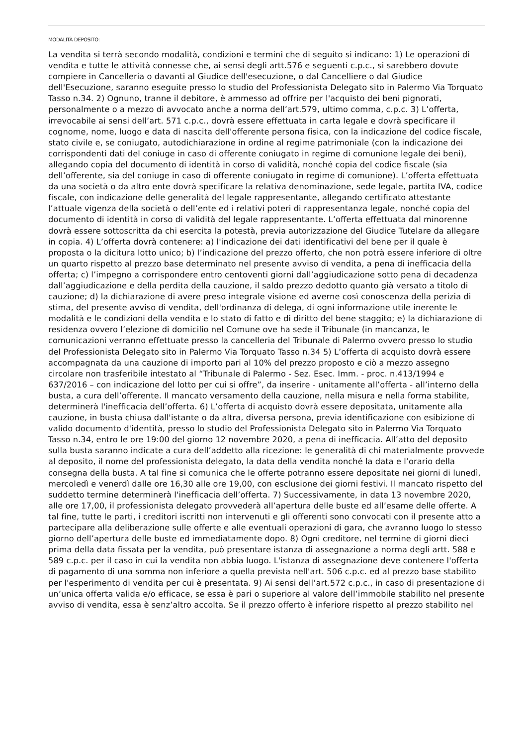MODALITÀ DEPOSITO:
La vendita si terrà secondo modalità, condizioni e termini che di seguito si indicano: 1) Le operazioni di vendita e tutte le attività connesse che, ai sensi degli artt.576 e seguenti c.p.c., si sarebbero dovute compiere in Cancelleria o davanti al Giudice dell'esecuzione, o dal Cancelliere o dal Giudice dell'Esecuzione, saranno eseguite presso lo studio del Professionista Delegato sito in Palermo Via Torquato Tasso n.34. 2) Ognuno, tranne il debitore, è ammesso ad offrire per l'acquisto dei beni pignorati, personalmente o a mezzo di avvocato anche a norma dell’art.579, ultimo comma, c.p.c. 3) L’offerta, irrevocabile ai sensi dell’art. 571 c.p.c., dovrà essere effettuata in carta legale e dovrà specificare il cognome, nome, luogo e data di nascita dell'offerente persona fisica, con la indicazione del codice fiscale, stato civile e, se coniugato, autodichiarazione in ordine al regime patrimoniale (con la indicazione dei corrispondenti dati del coniuge in caso di offerente coniugato in regime di comunione legale dei beni), allegando copia del documento di identità in corso di validità, nonché copia del codice fiscale (sia dell’offerente, sia del coniuge in caso di offerente coniugato in regime di comunione). L’offerta effettuata da una società o da altro ente dovrà specificare la relativa denominazione, sede legale, partita IVA, codice fiscale, con indicazione delle generalità del legale rappresentante, allegando certificato attestante l’attuale vigenza della società o dell’ente ed i relativi poteri di rappresentanza legale, nonché copia del documento di identità in corso di validità del legale rappresentante. L’offerta effettuata dal minorenne dovrà essere sottoscritta da chi esercita la potestà, previa autorizzazione del Giudice Tutelare da allegare in copia. 4) L’offerta dovrà contenere: a) l'indicazione dei dati identificativi del bene per il quale è proposta o la dicitura lotto unico; b) l’indicazione del prezzo offerto, che non potrà essere inferiore di oltre un quarto rispetto al prezzo base determinato nel presente avviso di vendita, a pena di inefficacia della offerta; c) l’impegno a corrispondere entro centoventi giorni dall’aggiudicazione sotto pena di decadenza dall’aggiudicazione e della perdita della cauzione, il saldo prezzo dedotto quanto già versato a titolo di cauzione; d) la dichiarazione di avere preso integrale visione ed averne così conoscenza della perizia di stima, del presente avviso di vendita, dell'ordinanza di delega, di ogni informazione utile inerente le modalità e le condizioni della vendita e lo stato di fatto e di diritto del bene staggito; e) la dichiarazione di residenza ovvero l’elezione di domicilio nel Comune ove ha sede il Tribunale (in mancanza, le comunicazioni verranno effettuate presso la cancelleria del Tribunale di Palermo ovvero presso lo studio del Professionista Delegato sito in Palermo Via Torquato Tasso n.34 5) L’offerta di acquisto dovrà essere accompagnata da una cauzione di importo pari al 10% del prezzo proposto e ciò a mezzo assegno circolare non trasferibile intestato al “Tribunale di Palermo - Sez. Esec. Imm. - proc. n.413/1994 e 637/2016 – con indicazione del lotto per cui si offre”, da inserire - unitamente all’offerta - all’interno della busta, a cura dell’offerente. Il mancato versamento della cauzione, nella misura e nella forma stabilite, determinerà l'inefficacia dell’offerta. 6) L’offerta di acquisto dovrà essere depositata, unitamente alla cauzione, in busta chiusa dall'istante o da altra, diversa persona, previa identificazione con esibizione di valido documento d'identità, presso lo studio del Professionista Delegato sito in Palermo Via Torquato Tasso n.34, entro le ore 19:00 del giorno 12 novembre 2020, a pena di inefficacia. All’atto del deposito sulla busta saranno indicate a cura dell’addetto alla ricezione: le generalità di chi materialmente provvede al deposito, il nome del professionista delegato, la data della vendita nonché la data e l’orario della consegna della busta. A tal fine si comunica che le offerte potranno essere depositate nei giorni di lunedì, mercoledì e venerdì dalle ore 16,30 alle ore 19,00, con esclusione dei giorni festivi. Il mancato rispetto del suddetto termine determinerà l'inefficacia dell’offerta. 7) Successivamente, in data 13 novembre 2020, alle ore 17,00, il professionista delegato provvederà all’apertura delle buste ed all’esame delle offerte. A tal fine, tutte le parti, i creditori iscritti non intervenuti e gli offerenti sono convocati con il presente atto a partecipare alla deliberazione sulle offerte e alle eventuali operazioni di gara, che avranno luogo lo stesso giorno dell’apertura delle buste ed immediatamente dopo. 8) Ogni creditore, nel termine di giorni dieci prima della data fissata per la vendita, può presentare istanza di assegnazione a norma degli artt. 588 e 589 c.p.c. per il caso in cui la vendita non abbia luogo. L'istanza di assegnazione deve contenere l'offerta di pagamento di una somma non inferiore a quella prevista nell'art. 506 c.p.c. ed al prezzo base stabilito per l'esperimento di vendita per cui è presentata. 9) Ai sensi dell’art.572 c.p.c., in caso di presentazione di un’unica offerta valida e/o efficace, se essa è pari o superiore al valore dell’immobile stabilito nel presente avviso di vendita, essa è senz’altro accolta. Se il prezzo offerto è inferiore rispetto al prezzo stabilito nel